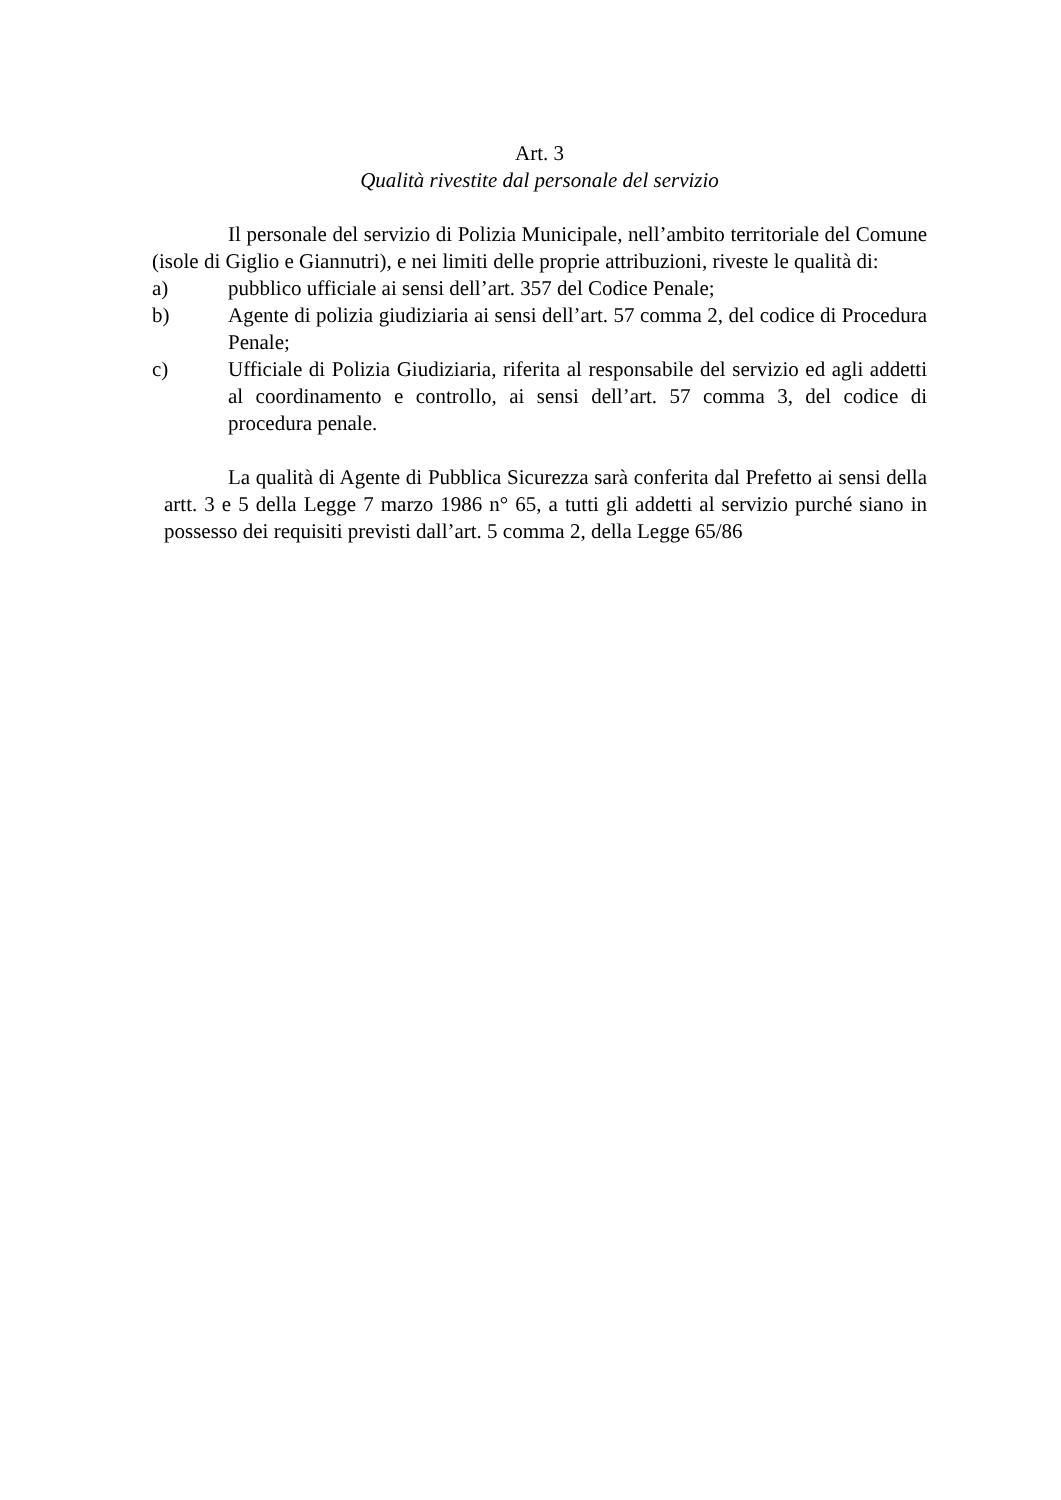Art. 3
Qualità rivestite dal personale del servizio
Il personale del servizio di Polizia Municipale, nell’ambito territoriale del Comune (isole di Giglio e Giannutri), e nei limiti delle proprie attribuzioni, riveste le qualità di:
a) pubblico ufficiale ai sensi dell’art. 357 del Codice Penale;
b) Agente di polizia giudiziaria ai sensi dell’art. 57 comma 2, del codice di Procedura Penale;
c) Ufficiale di Polizia Giudiziaria, riferita al responsabile del servizio ed agli addetti al coordinamento e controllo, ai sensi dell’art. 57 comma 3, del codice di procedura penale.
La qualità di Agente di Pubblica Sicurezza sarà conferita dal Prefetto ai sensi della artt. 3 e 5 della Legge 7 marzo 1986 n° 65, a tutti gli addetti al servizio purché siano in possesso dei requisiti previsti dall’art. 5 comma 2, della Legge 65/86